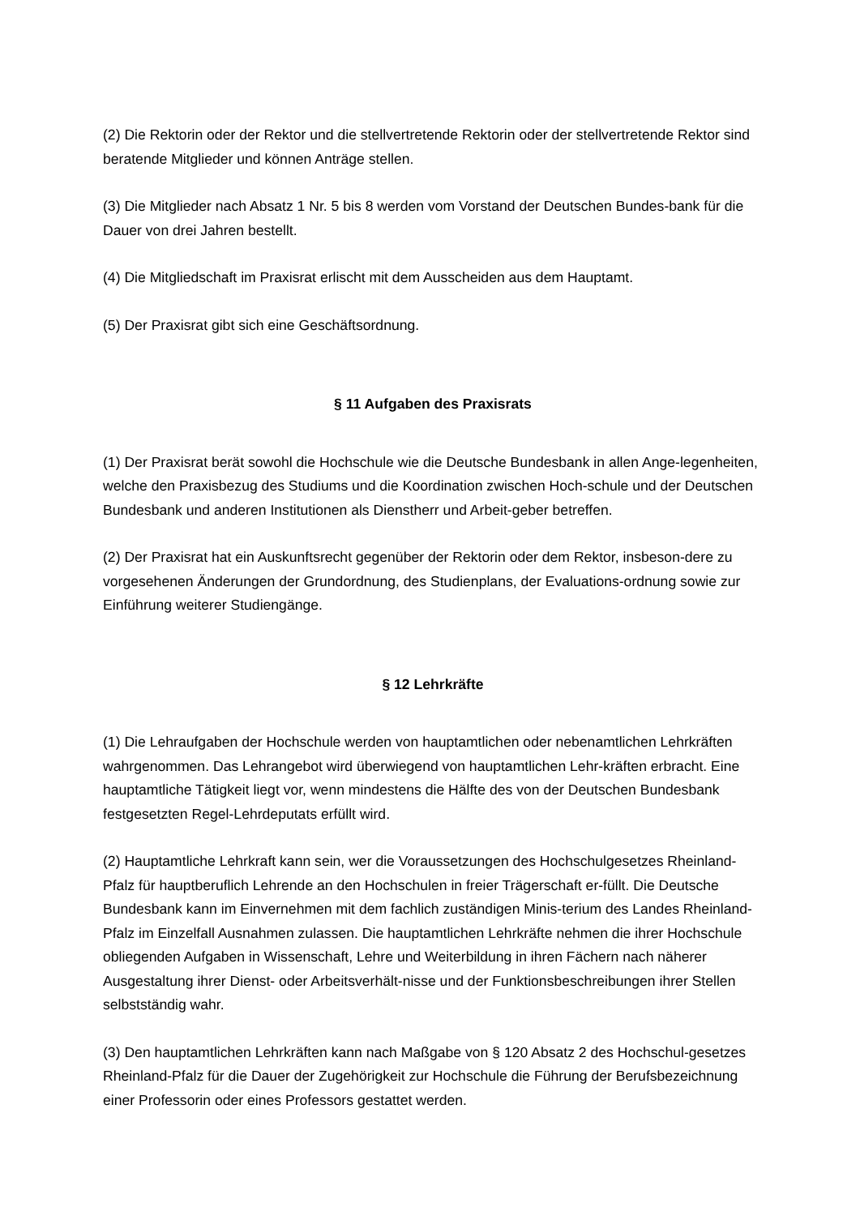(2) Die Rektorin oder der Rektor und die stellvertretende Rektorin oder der stellvertretende Rektor sind beratende Mitglieder und können Anträge stellen.
(3) Die Mitglieder nach Absatz 1 Nr. 5 bis 8 werden vom Vorstand der Deutschen Bundes-bank für die Dauer von drei Jahren bestellt.
(4) Die Mitgliedschaft im Praxisrat erlischt mit dem Ausscheiden aus dem Hauptamt.
(5) Der Praxisrat gibt sich eine Geschäftsordnung.
§ 11 Aufgaben des Praxisrats
(1) Der Praxisrat berät sowohl die Hochschule wie die Deutsche Bundesbank in allen Ange-legenheiten, welche den Praxisbezug des Studiums und die Koordination zwischen Hoch-schule und der Deutschen Bundesbank und anderen Institutionen als Dienstherr und Arbeit-geber betreffen.
(2) Der Praxisrat hat ein Auskunftsrecht gegenüber der Rektorin oder dem Rektor, insbeson-dere zu vorgesehenen Änderungen der Grundordnung, des Studienplans, der Evaluations-ordnung sowie zur Einführung weiterer Studiengänge.
§ 12 Lehrkräfte
(1) Die Lehraufgaben der Hochschule werden von hauptamtlichen oder nebenamtlichen Lehrkräften wahrgenommen. Das Lehrangebot wird überwiegend von hauptamtlichen Lehr-kräften erbracht. Eine hauptamtliche Tätigkeit liegt vor, wenn mindestens die Hälfte des von der Deutschen Bundesbank festgesetzten Regel-Lehrdeputats erfüllt wird.
(2) Hauptamtliche Lehrkraft kann sein, wer die Voraussetzungen des Hochschulgesetzes Rheinland-Pfalz für hauptberuflich Lehrende an den Hochschulen in freier Trägerschaft er-füllt. Die Deutsche Bundesbank kann im Einvernehmen mit dem fachlich zuständigen Minis-terium des Landes Rheinland-Pfalz im Einzelfall Ausnahmen zulassen. Die hauptamtlichen Lehrkräfte nehmen die ihrer Hochschule obliegenden Aufgaben in Wissenschaft, Lehre und Weiterbildung in ihren Fächern nach näherer Ausgestaltung ihrer Dienst- oder Arbeitsverhält-nisse und der Funktionsbeschreibungen ihrer Stellen selbstständig wahr.
(3) Den hauptamtlichen Lehrkräften kann nach Maßgabe von § 120 Absatz 2 des Hochschul-gesetzes Rheinland-Pfalz für die Dauer der Zugehörigkeit zur Hochschule die Führung der Berufsbezeichnung einer Professorin oder eines Professors gestattet werden.